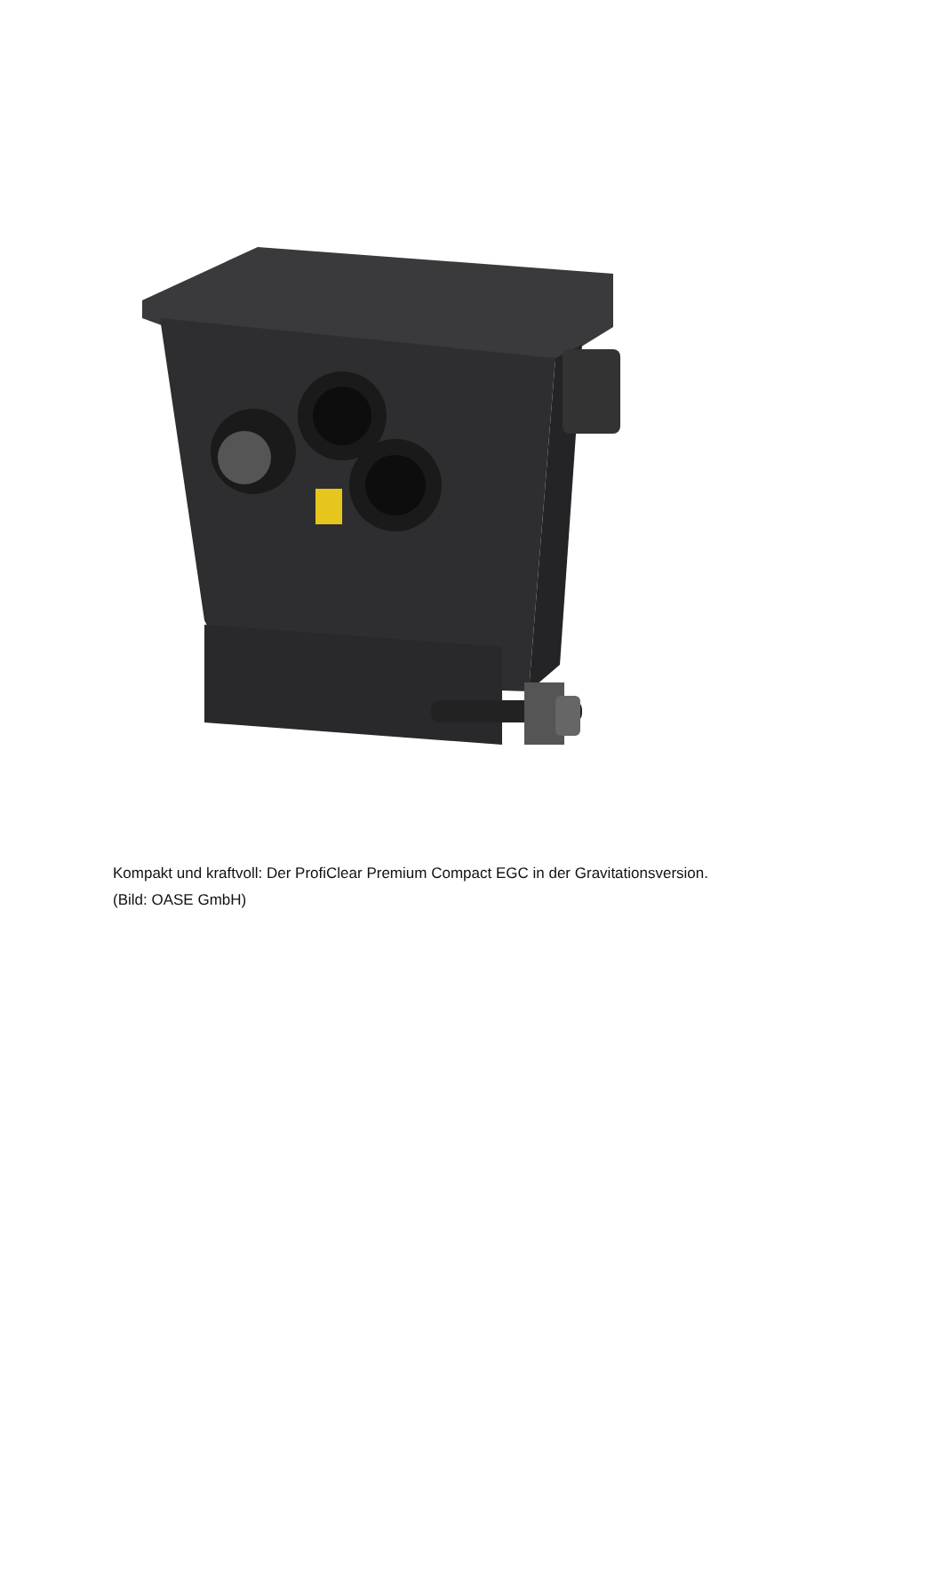Kompakt und kraftvoll: Der ProfiClear Premium Compact EGC in der Gravitationsversion. (Bild: OASE GmbH)